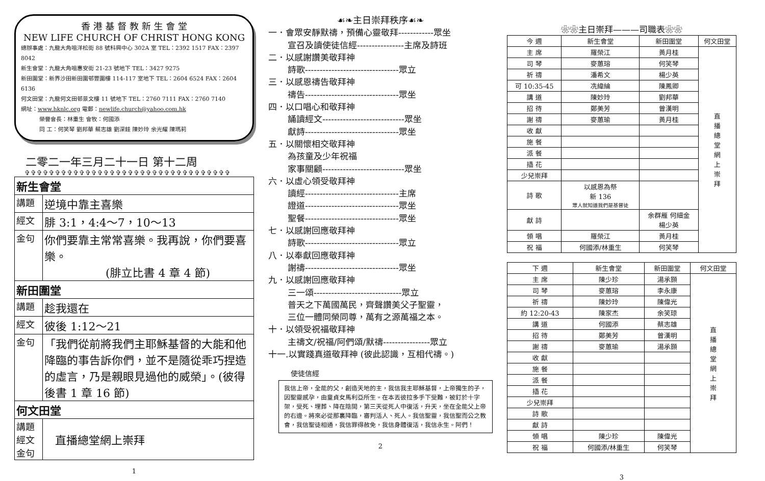香 港 基 督 教 新 生 會 堂
NEW LIFE CHURCH OF CHRIST HONG KONG
總辦事處：九龍大角咀洋松街 88 號科興中心 302A 室 TEL：2392 1517 FAX：2397 8042
新生會堂：九龍大角咀惠安街 21-23 號地下 TEL：3427 9275
新田圍堂：新界沙田新田圍邨豐圍樓 114-117 室地下 TEL：2604 6524 FAX：2604 6136
何文田堂：九龍何文田邨景文樓 11 號地下 TEL：2760 7111 FAX：2760 7140
網址：www.hknlc.org 電郵：newlife.church@yahoo.com.hk
榮譽會長：林重生 會牧：何國添
同 工：何笑琴 劉邦華 蔡志雄 劉深銈 陳妙玲 余光耀 陳瑪莉
二零二一年三月二十一日 第十二周
✞✞✞✞✞✞✞✞✞✞✞✞✞✞✞✞✞✞✞✞✞✞✞✞✞✞✞✞✞✞✞✞✞✞
| 新生會堂 | |
| 講題 | 逆境中靠主喜樂 |
| 經文 | 腓 3:1，4:4～7，10～13 |
| 金句 | 你們要靠主常常喜樂。我再說，你們要喜樂。 (腓立比書 4 章 4 節) |
| 新田圍堂 | |
| 講題 | 趁我還在 |
| 經文 | 彼後 1:12～21 |
| 金句 | 「我們從前將我們主耶穌基督的大能和他降臨的事告訴你們，並不是隨從乖巧捏造的虛言，乃是親眼見過他的威榮」。(彼得後書 1 章 16 節) |
| 何文田堂 | |
| 講題 經文 金句 | 直播總堂網上崇拜 |
1
☙❧主日崇拜秩序☙❧
一．會眾安靜默禱，預備心靈敬拜------------眾坐
宣召及讀使徒信經----------------主席及詩班
二．以感謝讚美敬拜神
詩歌--------------------------------眾立
三．以感恩禱告敬拜神
禱告--------------------------------眾坐
四．以口唱心和敬拜神
誦讀經文----------------------------眾坐
獻詩--------------------------------眾坐
五．以關懷相交敬拜神
為孩童及少年祝福
家事關顧----------------------------眾坐
六．以虛心領受敬拜神
讀經--------------------------------主席
證道--------------------------------眾坐
聖餐--------------------------------眾坐
七．以感謝回應敬拜神
詩歌--------------------------------眾立
八．以奉獻回應敬拜神
謝禱--------------------------------眾坐
九．以感謝回應敬拜神
三一頌------------------------------眾立
普天之下萬國萬民，齊聲讚美父子聖靈，
三位一體同榮同尊，萬有之源萬福之本。
十．以領受祝福敬拜神
主禱文/祝福/阿們頌/默禱----------------眾立
十一.以實踐真道敬拜神 (彼此認識，互相代禱。)
使徒信經
我信上帝，全能的父，創造天地的主，我信我主耶穌基督，上帝獨生的子，因聖靈感孕，由童貞女馬利亞所生。在本丟彼拉多手下受難，被釘於十字架，受死、埋葬、降在陰間，第三天從死人中復活，升天，坐在全能父上帝的右邊。將來必從那裏降臨，審判活人、死人。我信聖靈，我信聖而公之教會，我信聖徒相通，我信罪得赦免，我信身體復活，我信永生。阿們！
2
❀❀主日崇拜———司職表❀❀
| 今 週 | 新生會堂 | 新田圍堂 | 何文田堂 |
| --- | --- | --- | --- |
| 主 席 | 羅榮江 | 黃月桂 | 直 播 總 堂 網 上 崇 拜 |
| 司 琴 | 麥蕙瑢 | 何笑琴 | |
| 祈 禱 | 潘希文 | 楊少英 | |
| 可 10:35-45 | 冼緯綸 | 陳鳳卿 | |
| 講 道 | 陳妙玲 | 劉邦華 | |
| 招 待 | 鄭美芳 | 曾漢明 | |
| 謝 禱 | 麥蕙瑜 | 黃月桂 | |
| 收 獻 | | | |
| 施 餐 | | | |
| 派 餐 | | | |
| 插 花 | | | |
| 少兒崇拜 | | | |
| 詩 歌 | 以感恩為祭 新 136 眾人就知道我們是基督徒 | | |
| 獻 詩 | | 余群雁 何細金 楊少英 | |
| 領 唱 | 羅榮江 | 黃月桂 | |
| 祝 福 | 何國添/林重生 | 何笑琴 | |
| 下 週 | 新生會堂 | 新田圍堂 | 何文田堂 |
| --- | --- | --- | --- |
| 主 席 | 陳少珍 | 湯承顥 | 直 播 總 堂 網 上 崇 拜 |
| 司 琴 | 麥蕙瑢 | 李永康 | |
| 祈 禱 | 陳妙玲 | 陳偉光 | |
| 約 12:20-43 | 陳家杰 | 余笑琼 | |
| 講 道 | 何國添 | 蔡志雄 | |
| 招 待 | 鄭美芳 | 曾漢明 | |
| 謝 禱 | 麥蕙瑜 | 湯承顥 | |
| 收 獻 | | | |
| 施 餐 | | | |
| 派 餐 | | | |
| 插 花 | | | |
| 少兒崇拜 | | | |
| 詩 歌 | | | |
| 獻 詩 | | | |
| 領 唱 | 陳少珍 | 陳偉光 | |
| 祝 福 | 何國添/林重生 | 何笑琴 | |
3